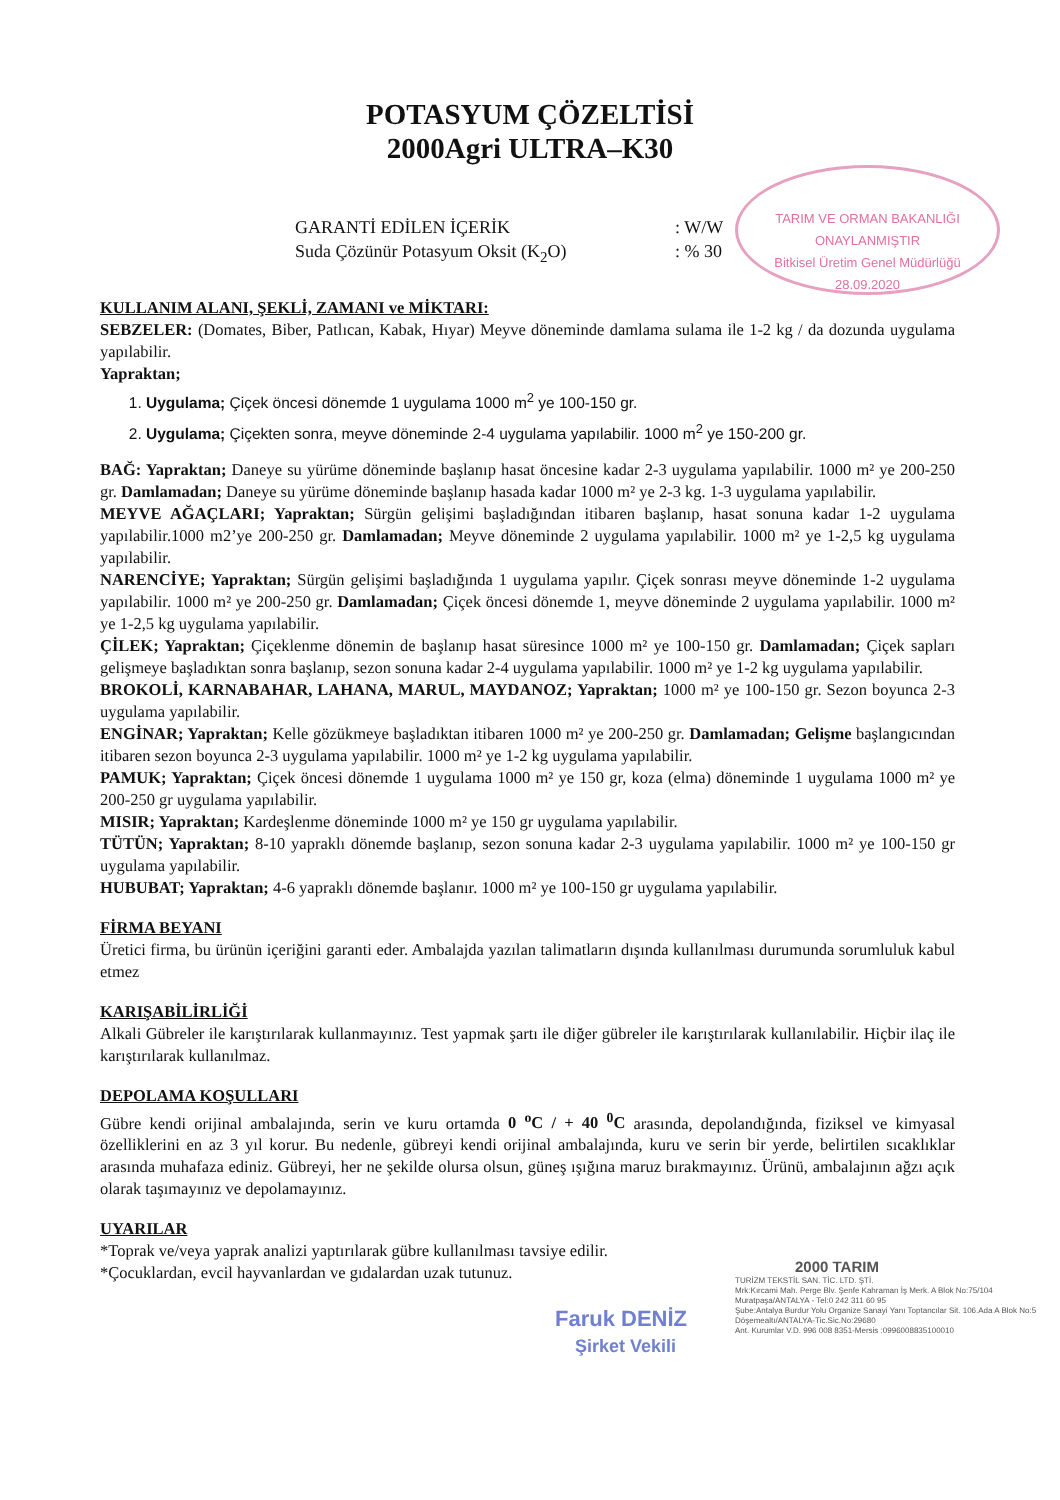POTASYUM ÇÖZELTİSİ
2000Agri ULTRA–K30
TARIM VE ORMAN BAKANLIĞI
ONAYLANMIŞTIR
Bitkisel Üretim Genel Müdürlüğü
28.09.2020
GARANTİ EDİLEN İÇERİK: W/W
Suda Çözünür Potasyum Oksit (K<sub>2</sub>O): % 30
KULLANIM ALANI, ŞEKLİ, ZAMANI ve MİKTARI:
SEBZELER: (Domates, Biber, Patlıcan, Kabak, Hıyar) Meyve döneminde damlama sulama ile 1-2 kg / da dozunda uygulama yapılabilir.
Yapraktan;
1. Uygulama; Çiçek öncesi dönemde 1 uygulama 1000 m<sup>2</sup> ye 100-150 gr.
2. Uygulama; Çiçekten sonra, meyve döneminde 2-4 uygulama yapılabilir. 1000 m<sup>2</sup> ye 150-200 gr.
BAĞ: Yapraktan; Daneye su yürüme döneminde başlanıp hasat öncesine kadar 2-3 uygulama yapılabilir. 1000 m² ye 200-250 gr. Damlamadan; Daneye su yürüme döneminde başlanıp hasada kadar 1000 m² ye 2-3 kg. 1-3 uygulama yapılabilir.
MEYVE AĞAÇLARI; Yapraktan; Sürgün gelişimi başladığından itibaren başlanıp, hasat sonuna kadar 1-2 uygulama yapılabilir.1000 m2’ye 200-250 gr. Damlamadan; Meyve döneminde 2 uygulama yapılabilir. 1000 m² ye 1-2,5 kg uygulama yapılabilir.
NARENCİYE; Yapraktan; Sürgün gelişimi başladığında 1 uygulama yapılır. Çiçek sonrası meyve döneminde 1-2 uygulama yapılabilir. 1000 m² ye 200-250 gr. Damlamadan; Çiçek öncesi dönemde 1, meyve döneminde 2 uygulama yapılabilir. 1000 m² ye 1-2,5 kg uygulama yapılabilir.
ÇİLEK; Yapraktan; Çiçeklenme dönemin de başlanıp hasat süresince 1000 m² ye 100-150 gr. Damlamadan; Çiçek sapları gelişmeye başladıktan sonra başlanıp, sezon sonuna kadar 2-4 uygulama yapılabilir. 1000 m² ye 1-2 kg uygulama yapılabilir.
BROKOLİ, KARNABAHAR, LAHANA, MARUL, MAYDANOZ; Yapraktan; 1000 m² ye 100-150 gr. Sezon boyunca 2-3 uygulama yapılabilir.
ENGİNAR; Yapraktan; Kelle gözükmeye başladıktan itibaren 1000 m² ye 200-250 gr. Damlamadan; Gelişme başlangıcından itibaren sezon boyunca 2-3 uygulama yapılabilir. 1000 m² ye 1-2 kg uygulama yapılabilir.
PAMUK; Yapraktan; Çiçek öncesi dönemde 1 uygulama 1000 m² ye 150 gr, koza (elma) döneminde 1 uygulama 1000 m² ye 200-250 gr uygulama yapılabilir.
MISIR; Yapraktan; Kardeşlenme döneminde 1000 m² ye 150 gr uygulama yapılabilir.
TÜTÜN; Yapraktan; 8-10 yapraklı dönemde başlanıp, sezon sonuna kadar 2-3 uygulama yapılabilir. 1000 m² ye 100-150 gr uygulama yapılabilir.
HUBUBAT; Yapraktan; 4-6 yapraklı dönemde başlanır. 1000 m² ye 100-150 gr uygulama yapılabilir.
FİRMA BEYANI
Üretici firma, bu ürünün içeriğini garanti eder. Ambalajda yazılan talimatların dışında kullanılması durumunda sorumluluk kabul etmez
KARIŞABİLİRLİĞİ
Alkali Gübreler ile karıştırılarak kullanmayınız. Test yapmak şartı ile diğer gübreler ile karıştırılarak kullanılabilir. Hiçbir ilaç ile karıştırılarak kullanılmaz.
DEPOLAMA KOŞULLARI
Gübre kendi orijinal ambalajında, serin ve kuru ortamda 0 <sup>o</sup>C / + 40 <sup>0</sup>C arasında, depolandığında, fiziksel ve kimyasal özelliklerini en az 3 yıl korur. Bu nedenle, gübreyi kendi orijinal ambalajında, kuru ve serin bir yerde, belirtilen sıcaklıklar arasında muhafaza ediniz. Gübreyi, her ne şekilde olursa olsun, güneş ışığına maruz bırakmayınız. Ürünü, ambalajının ağzı açık olarak taşımayınız ve depolamayınız.
UYARILAR
*Toprak ve/veya yaprak analizi yaptırılarak gübre kullanılması tavsiye edilir.
*Çocuklardan, evcil hayvanlardan ve gıdalardan uzak tutunuz.
2000 TARIM
TURİZM TEKSTİL SAN. TİC. LTD. ŞTİ.
Mrk:Kırcami Mah. Perge Blv. Şenfe Kahraman İş Merk. A Blok No:75/104 Muratpaşa/ANTALYA - Tel:0 242 311 60 95
Şube:Antalya Burdur Yolu Organize Sanayi Yanı Toptancılar Sit. 106.Ada A Blok No:5 Döşemealtı/ANTALYA-Tic.Sic.No:29680
Ant. Kurumlar V.D. 996 008 8351-Mersis :0996008835100010
Faruk DENİZ
Şirket Vekili